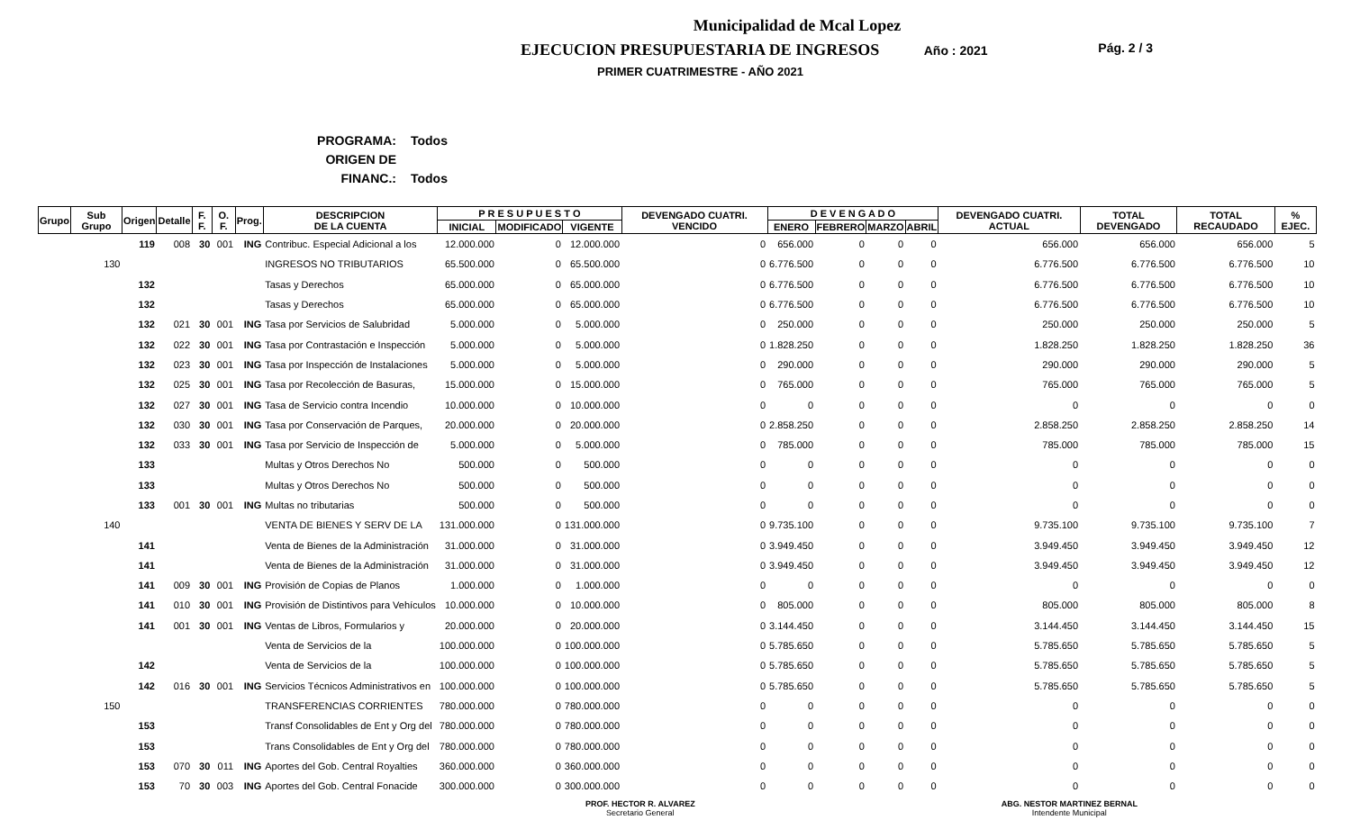Municipalidad de Mcal Lopez
EJECUCION PRESUPUESTARIA DE INGRESOS Año : 2021 Pág. 2 / 3
PRIMER CUATRIMESTRE - AÑO 2021
PROGRAMA: Todos
ORIGEN DE FINANC.: Todos
| Grupo | Sub Grupo | Origen | Detalle | F. F. | O. F. | Prog. | DESCRIPCION DE LA CUENTA | P R E S U P U E S T O | | | DEVENGADO CUATRI. VENCIDO | D E V E N G A D O | | | | DEVENGADO CUATRI. ACTUAL | TOTAL DEVENGADO | TOTAL RECAUDADO | % EJEC. |
| --- | --- | --- | --- | --- | --- | --- | --- | --- | --- | --- | --- | --- | --- | --- | --- | --- | --- | --- | --- |
| | | | | | | | | INICIAL | MODIFICADO | VIGENTE | | ENERO | FEBRERO | MARZO | ABRIL | | | | |
| | | 119 | 008 | 30 | 001 | ING | Contribuc. Especial Adicional a los | 12.000.000 | 0 | 12.000.000 | 0 | 656.000 | 0 | 0 | 0 | 656.000 | 656.000 | 656.000 | 5 |
| | 130 | | | | | | INGRESOS NO TRIBUTARIOS | 65.500.000 | 0 | 65.500.000 | 0 | 6.776.500 | 0 | 0 | 0 | 6.776.500 | 6.776.500 | 6.776.500 | 10 |
| | | 132 | | | | | Tasas y Derechos | 65.000.000 | 0 | 65.000.000 | 0 | 6.776.500 | 0 | 0 | 0 | 6.776.500 | 6.776.500 | 6.776.500 | 10 |
| | | 132 | | | | | Tasas y Derechos | 65.000.000 | 0 | 65.000.000 | 0 | 6.776.500 | 0 | 0 | 0 | 6.776.500 | 6.776.500 | 6.776.500 | 10 |
| | | 132 | 021 | 30 | 001 | ING | Tasa por Servicios de Salubridad | 5.000.000 | 0 | 5.000.000 | 0 | 250.000 | 0 | 0 | 0 | 250.000 | 250.000 | 250.000 | 5 |
| | | 132 | 022 | 30 | 001 | ING | Tasa por Contrastación e Inspección | 5.000.000 | 0 | 5.000.000 | 0 | 1.828.250 | 0 | 0 | 0 | 1.828.250 | 1.828.250 | 1.828.250 | 36 |
| | | 132 | 023 | 30 | 001 | ING | Tasa por Inspección de Instalaciones | 5.000.000 | 0 | 5.000.000 | 0 | 290.000 | 0 | 0 | 0 | 290.000 | 290.000 | 290.000 | 5 |
| | | 132 | 025 | 30 | 001 | ING | Tasa por Recolección de Basuras, | 15.000.000 | 0 | 15.000.000 | 0 | 765.000 | 0 | 0 | 0 | 765.000 | 765.000 | 765.000 | 5 |
| | | 132 | 027 | 30 | 001 | ING | Tasa de Servicio contra Incendio | 10.000.000 | 0 | 10.000.000 | 0 | 0 | 0 | 0 | 0 | 0 | 0 | 0 | 0 |
| | | 132 | 030 | 30 | 001 | ING | Tasa por Conservación de Parques, | 20.000.000 | 0 | 20.000.000 | 0 | 2.858.250 | 0 | 0 | 0 | 2.858.250 | 2.858.250 | 2.858.250 | 14 |
| | | 132 | 033 | 30 | 001 | ING | Tasa por Servicio de Inspección de | 5.000.000 | 0 | 5.000.000 | 0 | 785.000 | 0 | 0 | 0 | 785.000 | 785.000 | 785.000 | 15 |
| | | 133 | | | | | Multas y Otros Derechos No | 500.000 | 0 | 500.000 | 0 | 0 | 0 | 0 | 0 | 0 | 0 | 0 | 0 |
| | | 133 | | | | | Multas y Otros Derechos No | 500.000 | 0 | 500.000 | 0 | 0 | 0 | 0 | 0 | 0 | 0 | 0 | 0 |
| | | 133 | 001 | 30 | 001 | ING | Multas no tributarias | 500.000 | 0 | 500.000 | 0 | 0 | 0 | 0 | 0 | 0 | 0 | 0 | 0 |
| | 140 | | | | | | VENTA DE BIENES Y SERV DE LA | 131.000.000 | 0 | 131.000.000 | 0 | 9.735.100 | 0 | 0 | 0 | 9.735.100 | 9.735.100 | 9.735.100 | 7 |
| | | 141 | | | | | Venta de Bienes de la Administración | 31.000.000 | 0 | 31.000.000 | 0 | 3.949.450 | 0 | 0 | 0 | 3.949.450 | 3.949.450 | 3.949.450 | 12 |
| | | 141 | | | | | Venta de Bienes de la Administración | 31.000.000 | 0 | 31.000.000 | 0 | 3.949.450 | 0 | 0 | 0 | 3.949.450 | 3.949.450 | 3.949.450 | 12 |
| | | 141 | 009 | 30 | 001 | ING | Provisión de Copias de Planos | 1.000.000 | 0 | 1.000.000 | 0 | 0 | 0 | 0 | 0 | 0 | 0 | 0 | 0 |
| | | 141 | 010 | 30 | 001 | ING | Provisión de Distintivos para Vehículos | 10.000.000 | 0 | 10.000.000 | 0 | 805.000 | 0 | 0 | 0 | 805.000 | 805.000 | 805.000 | 8 |
| | | 141 | 001 | 30 | 001 | ING | Ventas de Libros, Formularios y | 20.000.000 | 0 | 20.000.000 | 0 | 3.144.450 | 0 | 0 | 0 | 3.144.450 | 3.144.450 | 3.144.450 | 15 |
| | | | | | | | Venta de Servicios de la | 100.000.000 | 0 | 100.000.000 | 0 | 5.785.650 | 0 | 0 | 0 | 5.785.650 | 5.785.650 | 5.785.650 | 5 |
| | | 142 | | | | | Venta de Servicios de la | 100.000.000 | 0 | 100.000.000 | 0 | 5.785.650 | 0 | 0 | 0 | 5.785.650 | 5.785.650 | 5.785.650 | 5 |
| | | 142 | 016 | 30 | 001 | ING | Servicios Técnicos Administrativos en | 100.000.000 | 0 | 100.000.000 | 0 | 5.785.650 | 0 | 0 | 0 | 5.785.650 | 5.785.650 | 5.785.650 | 5 |
| | 150 | | | | | | TRANSFERENCIAS CORRIENTES | 780.000.000 | 0 | 780.000.000 | 0 | 0 | 0 | 0 | 0 | 0 | 0 | 0 | 0 |
| | | 153 | | | | | Transf Consolidables de Ent y Org del | 780.000.000 | 0 | 780.000.000 | 0 | 0 | 0 | 0 | 0 | 0 | 0 | 0 | 0 |
| | | 153 | | | | | Trans Consolidables de Ent y Org del | 780.000.000 | 0 | 780.000.000 | 0 | 0 | 0 | 0 | 0 | 0 | 0 | 0 | 0 |
| | | 153 | 070 | 30 | 011 | ING | Aportes del Gob. Central Royalties | 360.000.000 | 0 | 360.000.000 | 0 | 0 | 0 | 0 | 0 | 0 | 0 | 0 | 0 |
| | | 153 | 70 | 30 | 003 | ING | Aportes del Gob. Central Fonacide | 300.000.000 | 0 | 300.000.000 | 0 | 0 | 0 | 0 | 0 | 0 | 0 | 0 | 0 |
PROF. HECTOR R. ALVAREZ
Secretario General ABG. NESTOR MARTINEZ BERNAL
Intendente Municipal